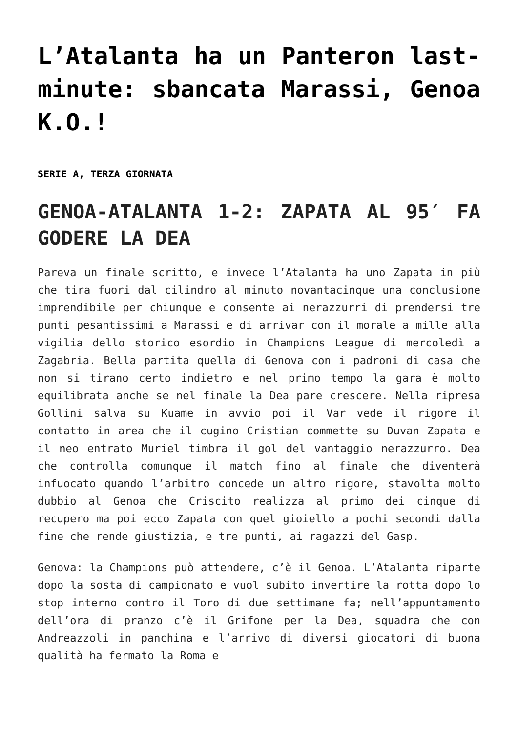L’Atalanta ha un Panteron last-minute: sbancata Marassi, Genoa K.O.!
SERIE A, TERZA GIORNATA
GENOA-ATALANTA 1-2: ZAPATA AL 95′ FA GODERE LA DEA
Pareva un finale scritto, e invece l’Atalanta ha uno Zapata in più che tira fuori dal cilindro al minuto novantacinque una conclusione imprendibile per chiunque e consente ai nerazzurri di prendersi tre punti pesantissimi a Marassi e di arrivar con il morale a mille alla vigilia dello storico esordio in Champions League di mercoledì a Zagabria. Bella partita quella di Genova con i padroni di casa che non si tirano certo indietro e nel primo tempo la gara è molto equilibrata anche se nel finale la Dea pare crescere. Nella ripresa Gollini salva su Kuame in avvio poi il Var vede il rigore il contatto in area che il cugino Cristian commette su Duvan Zapata e il neo entrato Muriel timbra il gol del vantaggio nerazzurro. Dea che controlla comunque il match fino al finale che diventerà infuocato quando l’arbitro concede un altro rigore, stavolta molto dubbio al Genoa che Criscito realizza al primo dei cinque di recupero ma poi ecco Zapata con quel gioiello a pochi secondi dalla fine che rende giustizia, e tre punti, ai ragazzi del Gasp.
Genova: la Champions può attendere, c’è il Genoa. L’Atalanta riparte dopo la sosta di campionato e vuol subito invertire la rotta dopo lo stop interno contro il Toro di due settimane fa; nell’appuntamento dell’ora di pranzo c’è il Grifone per la Dea, squadra che con Andreazzoli in panchina e l’arrivo di diversi giocatori di buona qualità ha fermato la Roma e